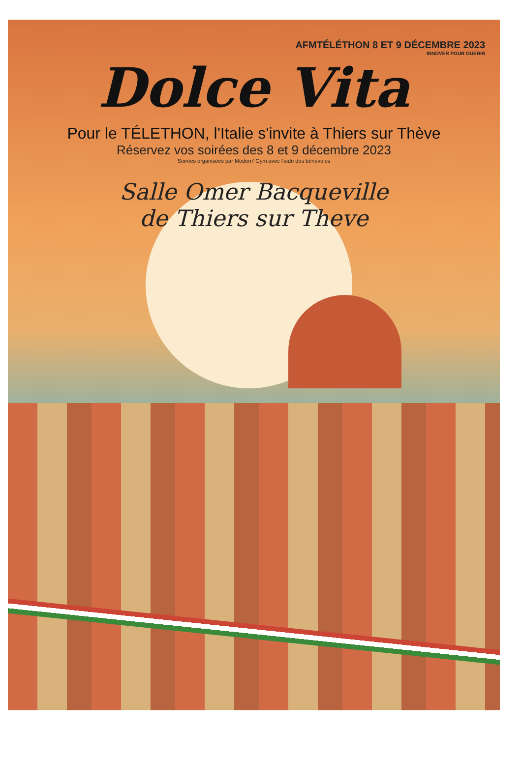AFMTÉLÉTHON 8 ET 9 DÉCEMBRE 2023
INNOVER POUR GUÉRIR
Dolce Vita
Pour le TÉLETHON, l'Italie s'invite à Thiers sur Thève
Réservez vos soirées des 8 et 9 décembre 2023
Soirées organisées par Modern' Gym avec l'aide des bénévoles
Salle Omer Bacqueville
de Thiers sur Theve